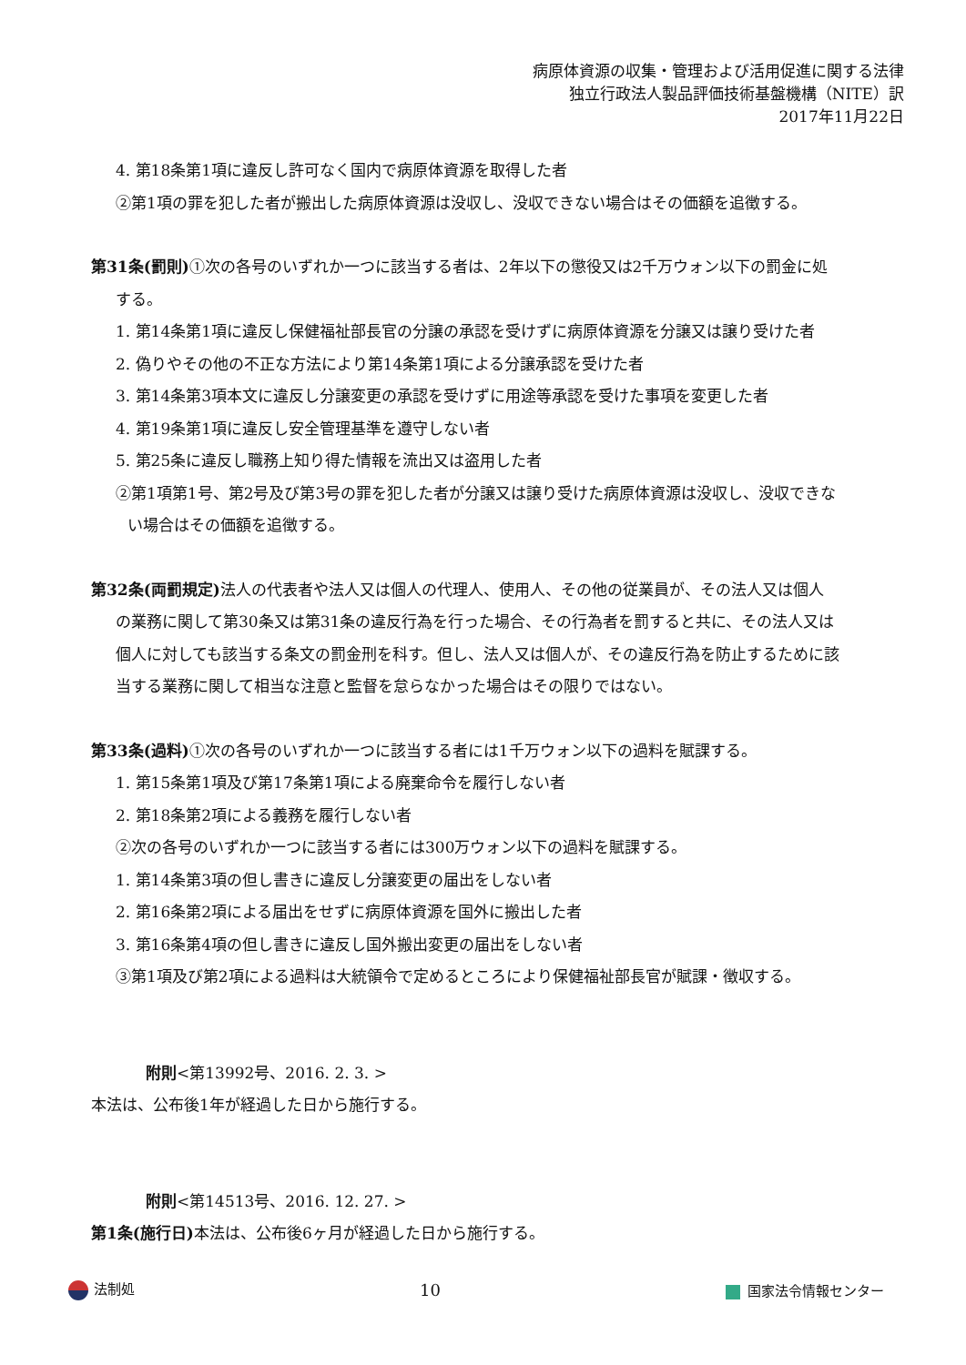病原体資源の収集・管理および活用促進に関する法律
独立行政法人製品評価技術基盤機構（NITE）訳
2017年11月22日
4. 第18条第1項に違反し許可なく国内で病原体資源を取得した者
②第1項の罪を犯した者が搬出した病原体資源は没収し、没収できない場合はその価額を追徴する。
第31条(罰則) ①次の各号のいずれか一つに該当する者は、2年以下の懲役又は2千万ウォン以下の罰金に処
する。
1. 第14条第1項に違反し保健福祉部長官の分譲の承認を受けずに病原体資源を分譲又は譲り受けた者
2. 偽りやその他の不正な方法により第14条第1項による分譲承認を受けた者
3. 第14条第3項本文に違反し分譲変更の承認を受けずに用途等承認を受けた事項を変更した者
4. 第19条第1項に違反し安全管理基準を遵守しない者
5. 第25条に違反し職務上知り得た情報を流出又は盗用した者
②第1項第1号、第2号及び第3号の罪を犯した者が分譲又は譲り受けた病原体資源は没収し、没収できな
い場合はその価額を追徴する。
第32条(両罰規定) 法人の代表者や法人又は個人の代理人、使用人、その他の従業員が、その法人又は個人
の業務に関して第30条又は第31条の違反行為を行った場合、その行為者を罰すると共に、その法人又は
個人に対しても該当する条文の罰金刑を科す。但し、法人又は個人が、その違反行為を防止するために該
当する業務に関して相当な注意と監督を怠らなかった場合はその限りではない。
第33条(過料) ①次の各号のいずれか一つに該当する者には1千万ウォン以下の過料を賦課する。
1. 第15条第1項及び第17条第1項による廃棄命令を履行しない者
2. 第18条第2項による義務を履行しない者
②次の各号のいずれか一つに該当する者には300万ウォン以下の過料を賦課する。
1. 第14条第3項の但し書きに違反し分譲変更の届出をしない者
2. 第16条第2項による届出をせずに病原体資源を国外に搬出した者
3. 第16条第4項の但し書きに違反し国外搬出変更の届出をしない者
③第1項及び第2項による過料は大統領令で定めるところにより保健福祉部長官が賦課・徴収する。
附則<第13992号、2016. 2. 3. >
本法は、公布後1年が経過した日から施行する。
附則<第14513号、2016. 12. 27. >
第1条(施行日) 本法は、公布後6ヶ月が経過した日から施行する。
法制処 10 国家法令情報センター